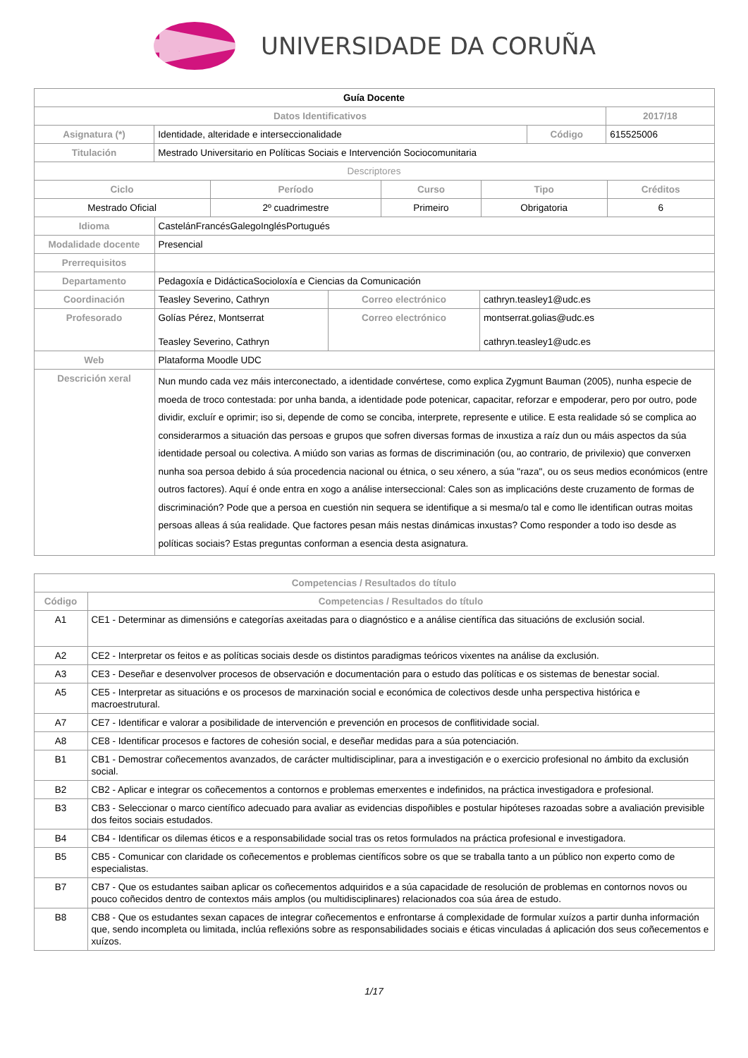UNIVERSIDADE DA CORUÑA
| Guía Docente | | | |
| Datos Identificativos | | | 2017/18 |
| Asignatura (*) | Identidade, alteridade e interseccionalidade | Código | 615525006 |
| Titulación | Mestrado Universitario en Políticas Sociais e Intervención Sociocomunitaria | | |
| Descriptores | | | |
| Ciclo | Período | Curso | Tipo | Créditos |
| --- | --- | --- | --- | --- |
| Mestrado Oficial | 2º cuadrimestre | Primeiro | Obrigatoria | 6 |
| Idioma | CastelánFrancésGalegoInglésPortugués | | |
| Modalidade docente | Presencial | | |
| Prerrequisitos | | | |
| Departamento | Pedagoxía e DidácticaSocioloxía e Ciencias da Comunicación | | |
| Coordinación | Teasley Severino, Cathryn | Correo electrónico | cathryn.teasley1@udc.es |
| Profesorado | Golías Pérez, Montserrat Teasley Severino, Cathryn | Correo electrónico | montserrat.golias@udc.es cathryn.teasley1@udc.es |
| Web | Plataforma Moodle UDC | | |
| Descrición xeral | Nun mundo cada vez máis interconectado, a identidade convértese, como explica Zygmunt Bauman (2005), nunha especie de moeda de troco contestada: por unha banda, a identidade pode potenicar, capacitar, reforzar e empoderar, pero por outro, pode dividir, excluír e oprimir; iso si, depende de como se conciba, interprete, represente e utilice. E esta realidade só se complica ao considerarmos a situación das persoas e grupos que sofren diversas formas de inxustiza a raíz dun ou máis aspectos da súa identidade persoal ou colectiva. A miúdo son varias as formas de discriminación (ou, ao contrario, de privilexio) que converxen nunha soa persoa debido á súa procedencia nacional ou étnica, o seu xénero, a súa "raza", ou os seus medios económicos (entre outros factores). Aquí é onde entra en xogo a análise interseccional: Cales son as implicacións deste cruzamento de formas de discriminación? Pode que a persoa en cuestión nin sequera se identifique a si mesma/o tal e como lle identifican outras moitas persoas alleas á súa realidade. Que factores pesan máis nestas dinámicas inxustas? Como responder a todo iso desde as políticas sociais? Estas preguntas conforman a esencia desta asignatura. | | |
| Competencias / Resultados do título | |
| --- | --- |
| Código | Competencias / Resultados do título |
| A1 | CE1 - Determinar as dimensións e categorías axeitadas para o diagnóstico e a análise científica das situacións de exclusión social. |
| A2 | CE2 - Interpretar os feitos e as políticas sociais desde os distintos paradigmas teóricos vixentes na análise da exclusión. |
| A3 | CE3 - Deseñar e desenvolver procesos de observación e documentación para o estudo das políticas e os sistemas de benestar social. |
| A5 | CE5 - Interpretar as situacións e os procesos de marxinación social e económica de colectivos desde unha perspectiva histórica e macroestrutural. |
| A7 | CE7 - Identificar e valorar a posibilidade de intervención e prevención en procesos de conflitividade social. |
| A8 | CE8 - Identificar procesos e factores de cohesión social, e deseñar medidas para a súa potenciación. |
| B1 | CB1 - Demostrar coñecementos avanzados, de carácter multidisciplinar, para a investigación e o exercicio profesional no ámbito da exclusión social. |
| B2 | CB2 - Aplicar e integrar os coñecementos a contornos e problemas emerxentes e indefinidos, na práctica investigadora e profesional. |
| B3 | CB3 - Seleccionar o marco científico adecuado para avaliar as evidencias dispoñibles e postular hipóteses razoadas sobre a avaliación previsible dos feitos sociais estudados. |
| B4 | CB4 - Identificar os dilemas éticos e a responsabilidade social tras os retos formulados na práctica profesional e investigadora. |
| B5 | CB5 - Comunicar con claridade os coñecementos e problemas científicos sobre os que se traballa tanto a un público non experto como de especialistas. |
| B7 | CB7 - Que os estudantes saiban aplicar os coñecementos adquiridos e a súa capacidade de resolución de problemas en contornos novos ou pouco coñecidos dentro de contextos máis amplos (ou multidisciplinares) relacionados coa súa área de estudo. |
| B8 | CB8 - Que os estudantes sexan capaces de integrar coñecementos e enfrontarse á complexidade de formular xuízos a partir dunha información que, sendo incompleta ou limitada, inclúa reflexións sobre as responsabilidades sociais e éticas vinculadas á aplicación dos seus coñecementos e xuízos. |
1/17